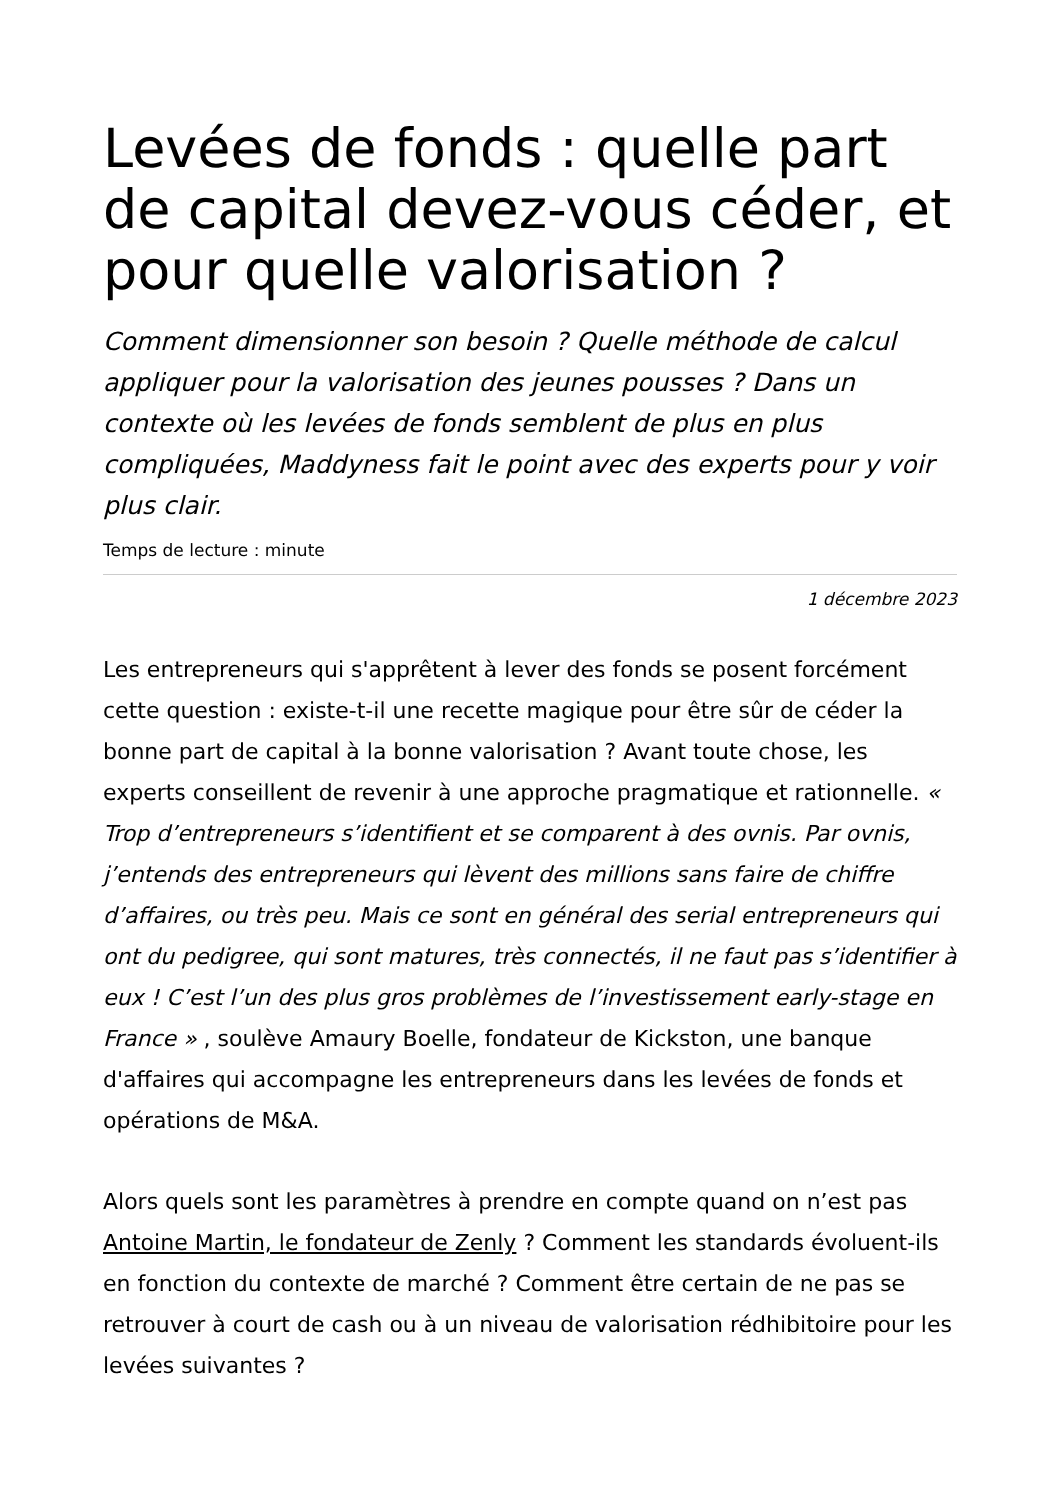Levées de fonds : quelle part de capital devez-vous céder, et pour quelle valorisation ?
Comment dimensionner son besoin ? Quelle méthode de calcul appliquer pour la valorisation des jeunes pousses ? Dans un contexte où les levées de fonds semblent de plus en plus compliquées, Maddyness fait le point avec des experts pour y voir plus clair.
Temps de lecture : minute
1 décembre 2023
Les entrepreneurs qui s'apprêtent à lever des fonds se posent forcément cette question : existe-t-il une recette magique pour être sûr de céder la bonne part de capital à la bonne valorisation ? Avant toute chose, les experts conseillent de revenir à une approche pragmatique et rationnelle. « Trop d’entrepreneurs s’identifient et se comparent à des ovnis. Par ovnis, j’entends des entrepreneurs qui lèvent des millions sans faire de chiffre d’affaires, ou très peu. Mais ce sont en général des serial entrepreneurs qui ont du pedigree, qui sont matures, très connectés, il ne faut pas s’identifier à eux ! C’est l’un des plus gros problèmes de l’investissement early-stage en France » , soulève Amaury Boelle, fondateur de Kickston, une banque d'affaires qui accompagne les entrepreneurs dans les levées de fonds et opérations de M&A.
Alors quels sont les paramètres à prendre en compte quand on n’est pas Antoine Martin, le fondateur de Zenly ? Comment les standards évoluent-ils en fonction du contexte de marché ? Comment être certain de ne pas se retrouver à court de cash ou à un niveau de valorisation rédhibitoire pour les levées suivantes ?